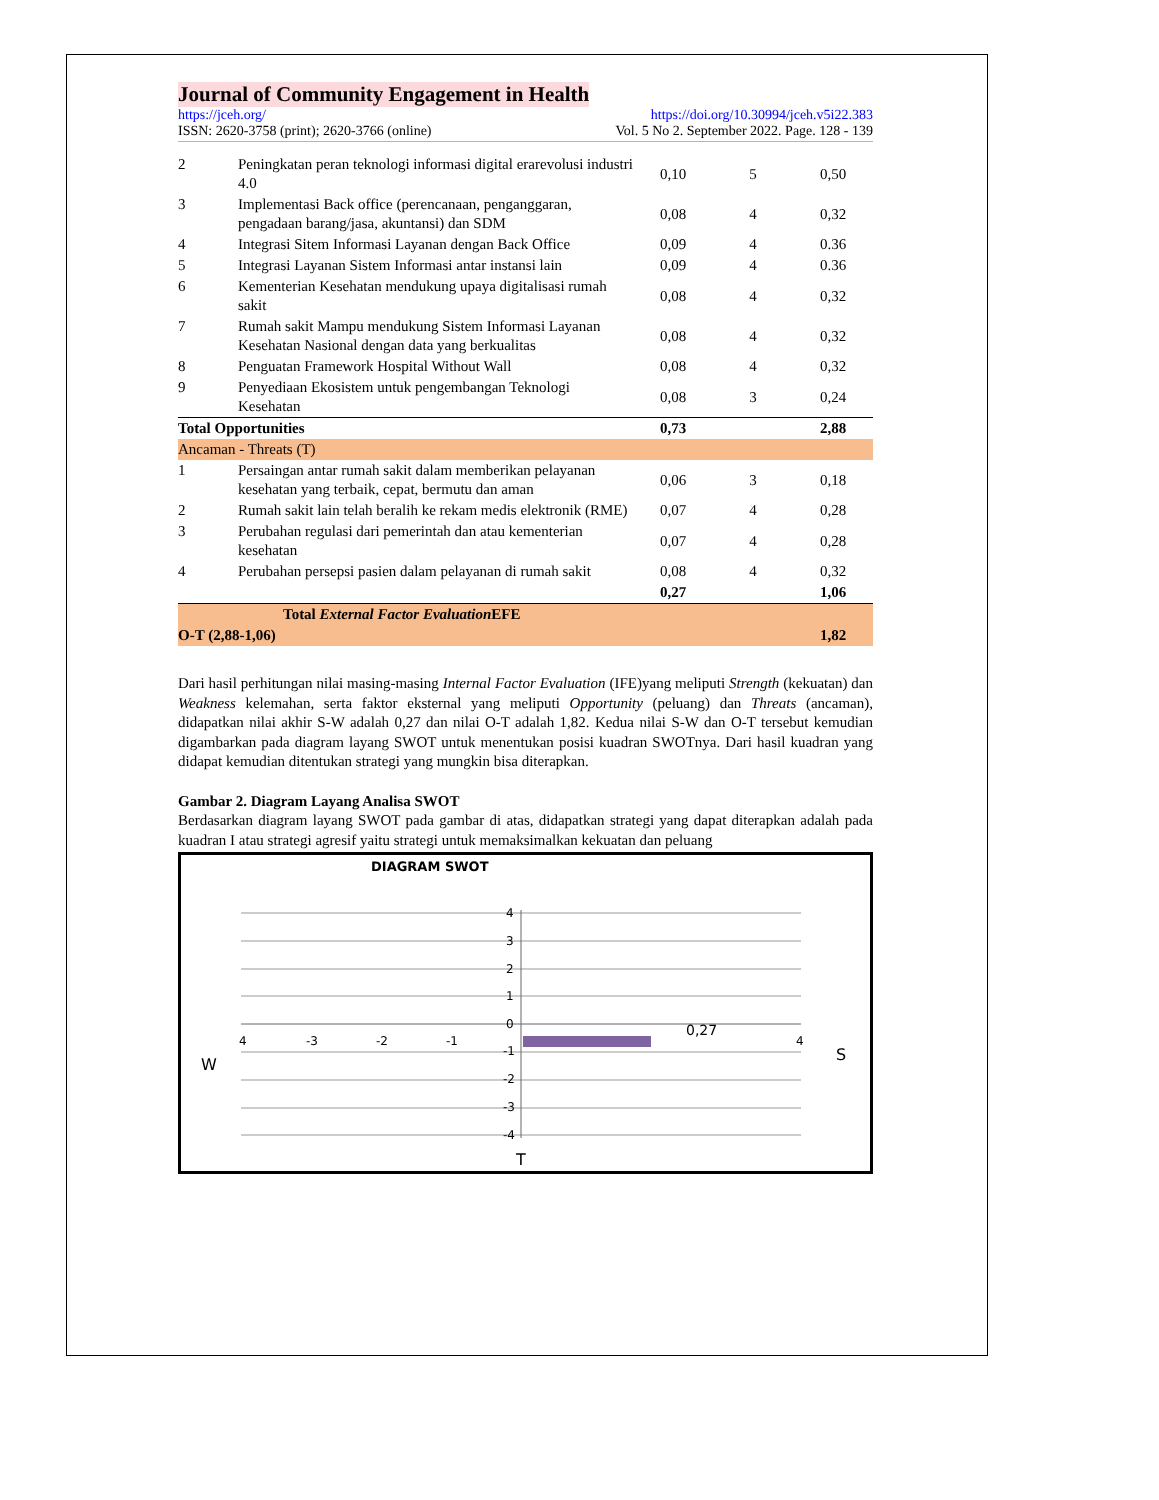Journal of Community Engagement in Health
https://jceh.org/ https://doi.org/10.30994/jceh.v5i22.383
ISSN: 2620-3758 (print); 2620-3766 (online) Vol. 5 No 2. September 2022. Page. 128 - 139
| 2 | Peningkatan peran teknologi informasi digital erarevolusi industri 4.0 | 0,10 | 5 | 0,50 |
| 3 | Implementasi Back office (perencanaan, penganggaran, pengadaan barang/jasa, akuntansi) dan SDM | 0,08 | 4 | 0,32 |
| 4 | Integrasi Sitem Informasi Layanan dengan Back Office | 0,09 | 4 | 0.36 |
| 5 | Integrasi Layanan Sistem Informasi antar instansi lain | 0,09 | 4 | 0.36 |
| 6 | Kementerian Kesehatan mendukung upaya digitalisasi rumah sakit | 0,08 | 4 | 0,32 |
| 7 | Rumah sakit Mampu mendukung Sistem Informasi Layanan Kesehatan Nasional dengan data yang berkualitas | 0,08 | 4 | 0,32 |
| 8 | Penguatan Framework Hospital Without Wall | 0,08 | 4 | 0,32 |
| 9 | Penyediaan Ekosistem untuk pengembangan Teknologi Kesehatan | 0,08 | 3 | 0,24 |
| Total Opportunities | | 0,73 | | 2,88 |
| Ancaman - Threats (T) | | | | |
| 1 | Persaingan antar rumah sakit dalam memberikan pelayanan kesehatan yang terbaik, cepat, bermutu dan aman | 0,06 | 3 | 0,18 |
| 2 | Rumah sakit lain telah beralih ke rekam medis elektronik (RME) | 0,07 | 4 | 0,28 |
| 3 | Perubahan regulasi dari pemerintah dan atau kementerian kesehatan | 0,07 | 4 | 0,28 |
| 4 | Perubahan persepsi pasien dalam pelayanan di rumah sakit | 0,08 | 4 | 0,32 |
| | | 0,27 | | 1,06 |
| Total External Factor Evaluation EFE | | | | |
| O-T (2,88-1,06) | | | | 1,82 |
Dari hasil perhitungan nilai masing-masing Internal Factor Evaluation (IFE)yang meliputi Strength (kekuatan) dan Weakness kelemahan, serta faktor eksternal yang meliputi Opportunity (peluang) dan Threats (ancaman), didapatkan nilai akhir S-W adalah 0,27 dan nilai O-T adalah 1,82. Kedua nilai S-W dan O-T tersebut kemudian digambarkan pada diagram layang SWOT untuk menentukan posisi kuadran SWOTnya. Dari hasil kuadran yang didapat kemudian ditentukan strategi yang mungkin bisa diterapkan.
Gambar 2. Diagram Layang Analisa SWOT
Berdasarkan diagram layang SWOT pada gambar di atas, didapatkan strategi yang dapat diterapkan adalah pada kuadran I atau strategi agresif yaitu strategi untuk memaksimalkan kekuatan dan peluang
DIAGRAM SWOT
4
3
2
1
0
-1
-2
-3
-4
4
-3
-2
-1
4
0,27
W
S
T